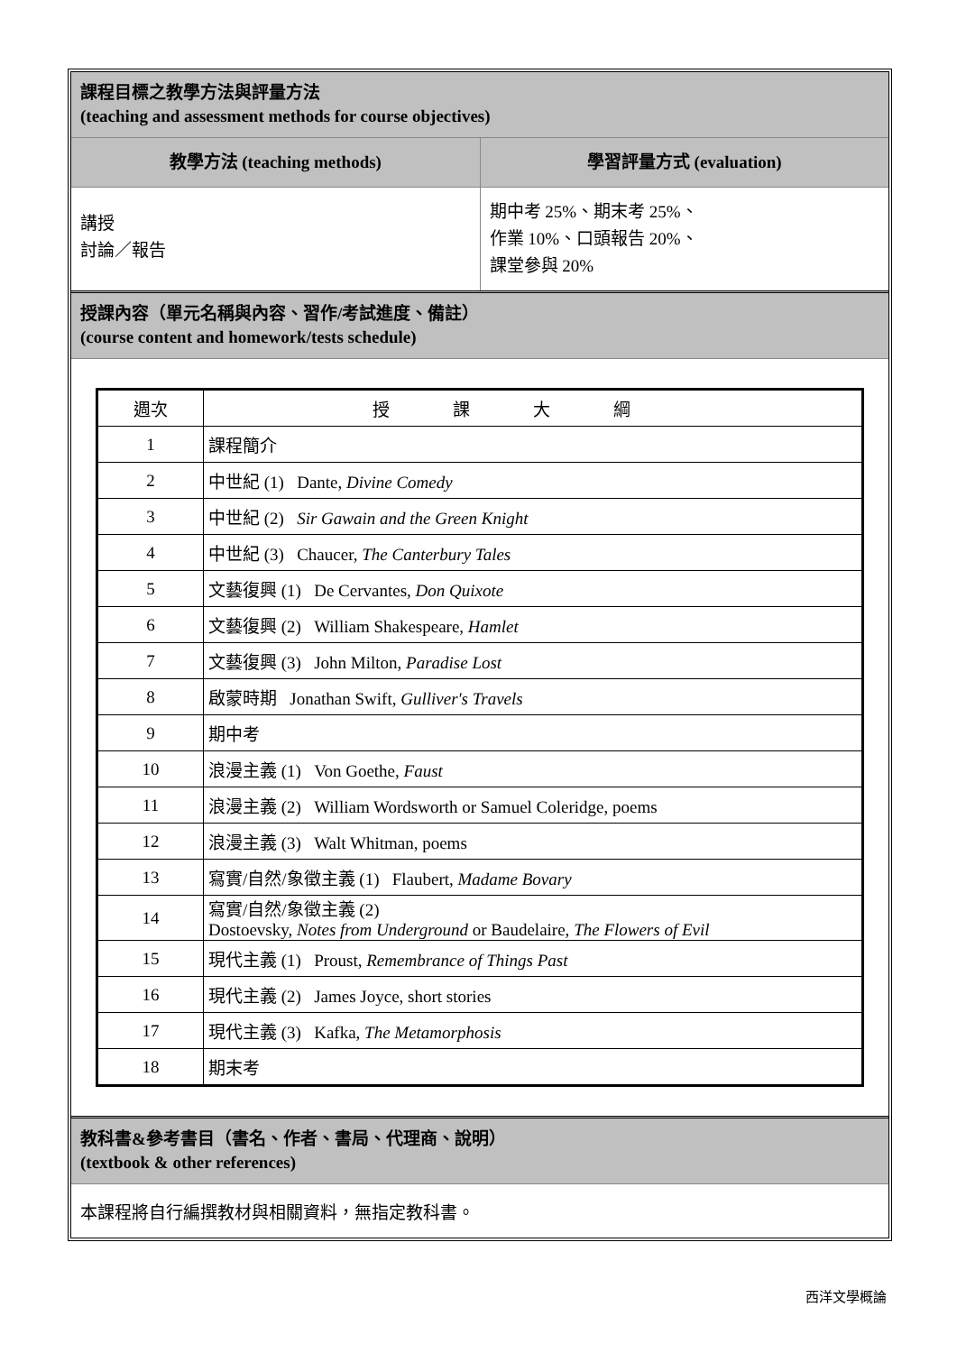課程目標之教學方法與評量方法
(teaching and assessment methods for course objectives)
教學方法 (teaching methods) 學習評量方式 (evaluation)
講授
討論／報告
期中考 25%、期末考 25%、
作業 10%、口頭報告 20%、
課堂參與 20%
授課內容（單元名稱與內容、習作/考試進度、備註）
(course content and homework/tests schedule)
| 週次 | 授課大綱 |
| 1 | 課程簡介 |
| 2 | 中世紀 (1) Dante, Divine Comedy |
| 3 | 中世紀 (2) Sir Gawain and the Green Knight |
| 4 | 中世紀 (3) Chaucer, The Canterbury Tales |
| 5 | 文藝復興 (1) De Cervantes, Don Quixote |
| 6 | 文藝復興 (2) William Shakespeare, Hamlet |
| 7 | 文藝復興 (3) John Milton, Paradise Lost |
| 8 | 啟蒙時期 Jonathan Swift, Gulliver's Travels |
| 9 | 期中考 |
| 10 | 浪漫主義 (1) Von Goethe, Faust |
| 11 | 浪漫主義 (2) William Wordsworth or Samuel Coleridge, poems |
| 12 | 浪漫主義 (3) Walt Whitman, poems |
| 13 | 寫實/自然/象徵主義 (1) Flaubert, Madame Bovary |
| 14 | 寫實/自然/象徵主義 (2) Dostoevsky, Notes from Underground or Baudelaire, The Flowers of Evil |
| 15 | 現代主義 (1) Proust, Remembrance of Things Past |
| 16 | 現代主義 (2) James Joyce, short stories |
| 17 | 現代主義 (3) Kafka, The Metamorphosis |
| 18 | 期末考 |
教科書&參考書目（書名、作者、書局、代理商、說明）
(textbook & other references)
本課程將自行編撰教材與相關資料，無指定教科書。
西洋文學概論